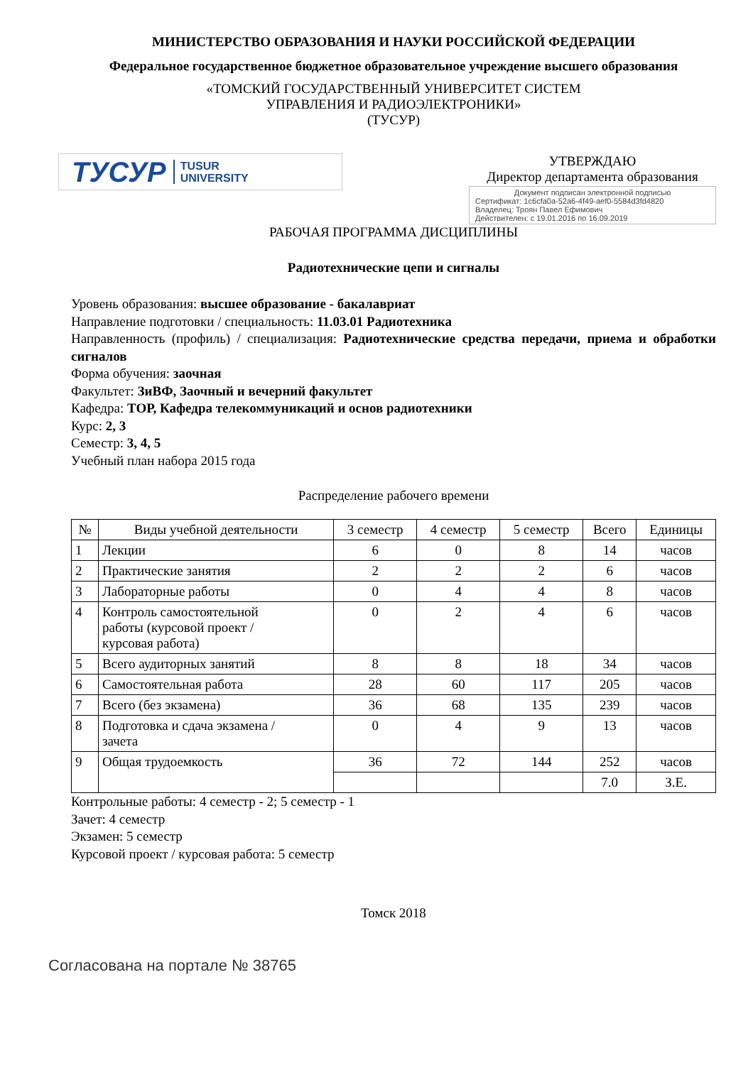МИНИСТЕРСТВО ОБРАЗОВАНИЯ И НАУКИ РОССИЙСКОЙ ФЕДЕРАЦИИ
Федеральное государственное бюджетное образовательное учреждение высшего образования
«ТОМСКИЙ ГОСУДАРСТВЕННЫЙ УНИВЕРСИТЕТ СИСТЕМ
УПРАВЛЕНИЯ И РАДИОЭЛЕКТРОНИКИ»
(ТУСУР)
ТУСУР TUSUR
UNIVERSITY
УТВЕРЖДАЮ
Директор департамента образования
Документ подписан электронной подписью
Сертификат: 1c6cfa0a-52a6-4f49-aef0-5584d3fd4820
Владелец: Троян Павел Ефимович
Действителен: с 19.01.2016 по 16.09.2019
РАБОЧАЯ ПРОГРАММА ДИСЦИПЛИНЫ
Радиотехнические цепи и сигналы
Уровень образования: высшее образование - бакалавриат
Направление подготовки / специальность: 11.03.01 Радиотехника
Направленность (профиль) / специализация: Радиотехнические средства передачи, приема и обработки сигналов
Форма обучения: заочная
Факультет: ЗиВФ, Заочный и вечерний факультет
Кафедра: ТОР, Кафедра телекоммуникаций и основ радиотехники
Курс: 2, 3
Семестр: 3, 4, 5
Учебный план набора 2015 года
Распределение рабочего времени
| № | Виды учебной деятельности | 3 семестр | 4 семестр | 5 семестр | Всего | Единицы |
| --- | --- | --- | --- | --- | --- | --- |
| 1 | Лекции | 6 | 0 | 8 | 14 | часов |
| 2 | Практические занятия | 2 | 2 | 2 | 6 | часов |
| 3 | Лабораторные работы | 0 | 4 | 4 | 8 | часов |
| 4 | Контроль самостоятельной работы (курсовой проект / курсовая работа) | 0 | 2 | 4 | 6 | часов |
| 5 | Всего аудиторных занятий | 8 | 8 | 18 | 34 | часов |
| 6 | Самостоятельная работа | 28 | 60 | 117 | 205 | часов |
| 7 | Всего (без экзамена) | 36 | 68 | 135 | 239 | часов |
| 8 | Подготовка и сдача экзамена / зачета | 0 | 4 | 9 | 13 | часов |
| 9 | Общая трудоемкость | 36 | 72 | 144 | 252 | часов |
| | | | | | 7.0 | З.Е. |
Контрольные работы: 4 семестр - 2; 5 семестр - 1
Зачет: 4 семестр
Экзамен: 5 семестр
Курсовой проект / курсовая работа: 5 семестр
Томск 2018
Согласована на портале № 38765